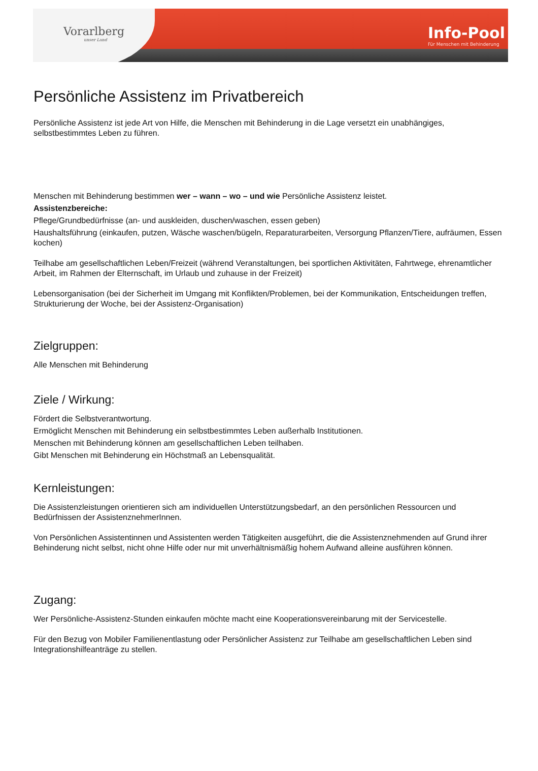Vorarlberg
unser Land
Info-Pool
Für Menschen mit Behinderung
Persönliche Assistenz im Privatbereich
Persönliche Assistenz ist jede Art von Hilfe, die Menschen mit Behinderung in die Lage versetzt ein unabhängiges, selbstbestimmtes Leben zu führen.
Menschen mit Behinderung bestimmen wer – wann – wo – und wie Persönliche Assistenz leistet.
Assistenzbereiche:
Pflege/Grundbedürfnisse (an- und auskleiden, duschen/waschen, essen geben)
Haushaltsführung (einkaufen, putzen, Wäsche waschen/bügeln, Reparaturarbeiten, Versorgung Pflanzen/Tiere, aufräumen, Essen kochen)
Teilhabe am gesellschaftlichen Leben/Freizeit (während Veranstaltungen, bei sportlichen Aktivitäten, Fahrtwege, ehrenamtlicher Arbeit, im Rahmen der Elternschaft, im Urlaub und zuhause in der Freizeit)
Lebensorganisation (bei der Sicherheit im Umgang mit Konflikten/Problemen, bei der Kommunikation, Entscheidungen treffen, Strukturierung der Woche, bei der Assistenz-Organisation)
Zielgruppen:
Alle Menschen mit Behinderung
Ziele / Wirkung:
Fördert die Selbstverantwortung.
Ermöglicht Menschen mit Behinderung ein selbstbestimmtes Leben außerhalb Institutionen.
Menschen mit Behinderung können am gesellschaftlichen Leben teilhaben.
Gibt Menschen mit Behinderung ein Höchstmaß an Lebensqualität.
Kernleistungen:
Die Assistenzleistungen orientieren sich am individuellen Unterstützungsbedarf, an den persönlichen Ressourcen und Bedürfnissen der AssistenznehmerInnen.
Von Persönlichen Assistentinnen und Assistenten werden Tätigkeiten ausgeführt, die die Assistenznehmenden auf Grund ihrer Behinderung nicht selbst, nicht ohne Hilfe oder nur mit unverhältnismäßig hohem Aufwand alleine ausführen können.
Zugang:
Wer Persönliche-Assistenz-Stunden einkaufen möchte macht eine Kooperationsvereinbarung mit der Servicestelle.
Für den Bezug von Mobiler Familienentlastung oder Persönlicher Assistenz zur Teilhabe am gesellschaftlichen Leben sind Integrationshilfeanträge zu stellen.